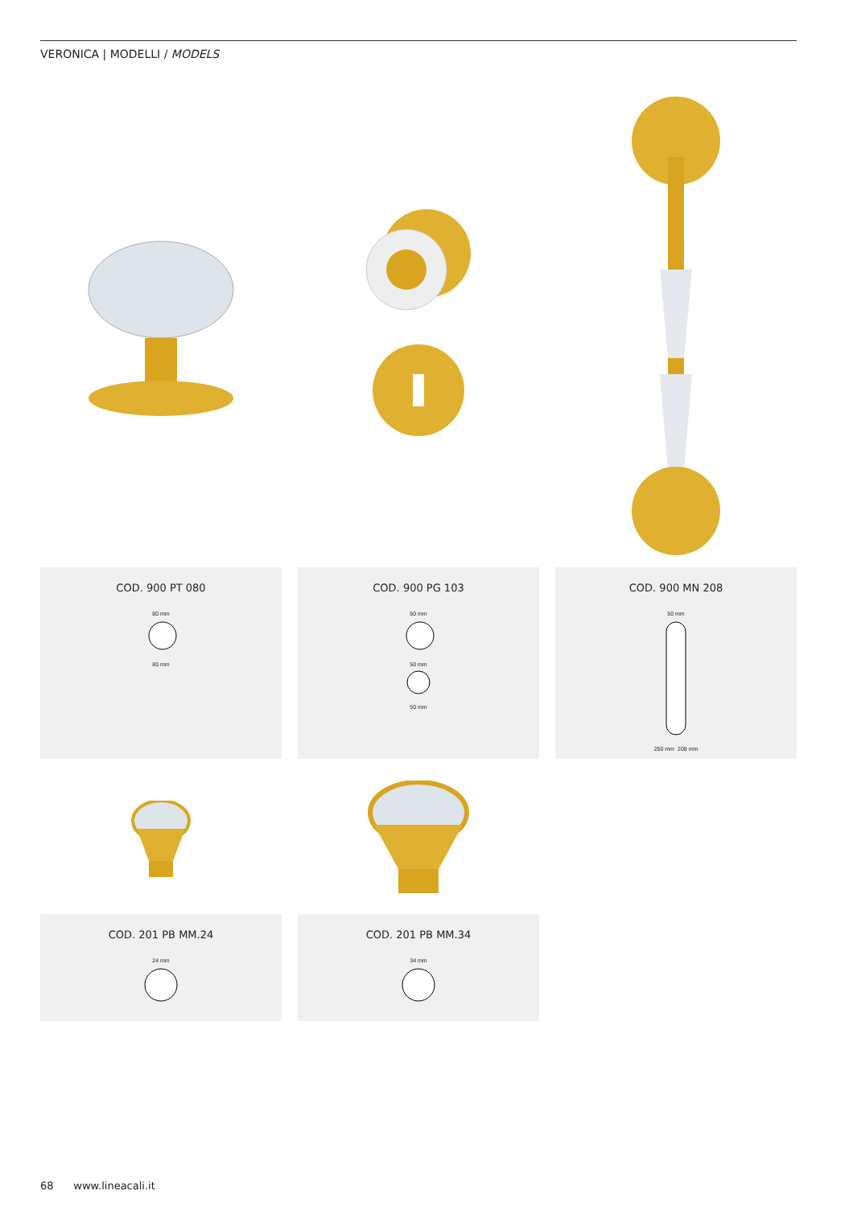VERONICA | MODELLI / MODELS
COD. 900 PT 080
80 mm
80 mm
COD. 900 PG 103
50 mm
50 mm
50 mm
COD. 900 MN 208
50 mm
250 mm 208 mm
COD. 201 PB MM.24
24 mm
COD. 201 PB MM.34
34 mm
68 www.lineacali.it